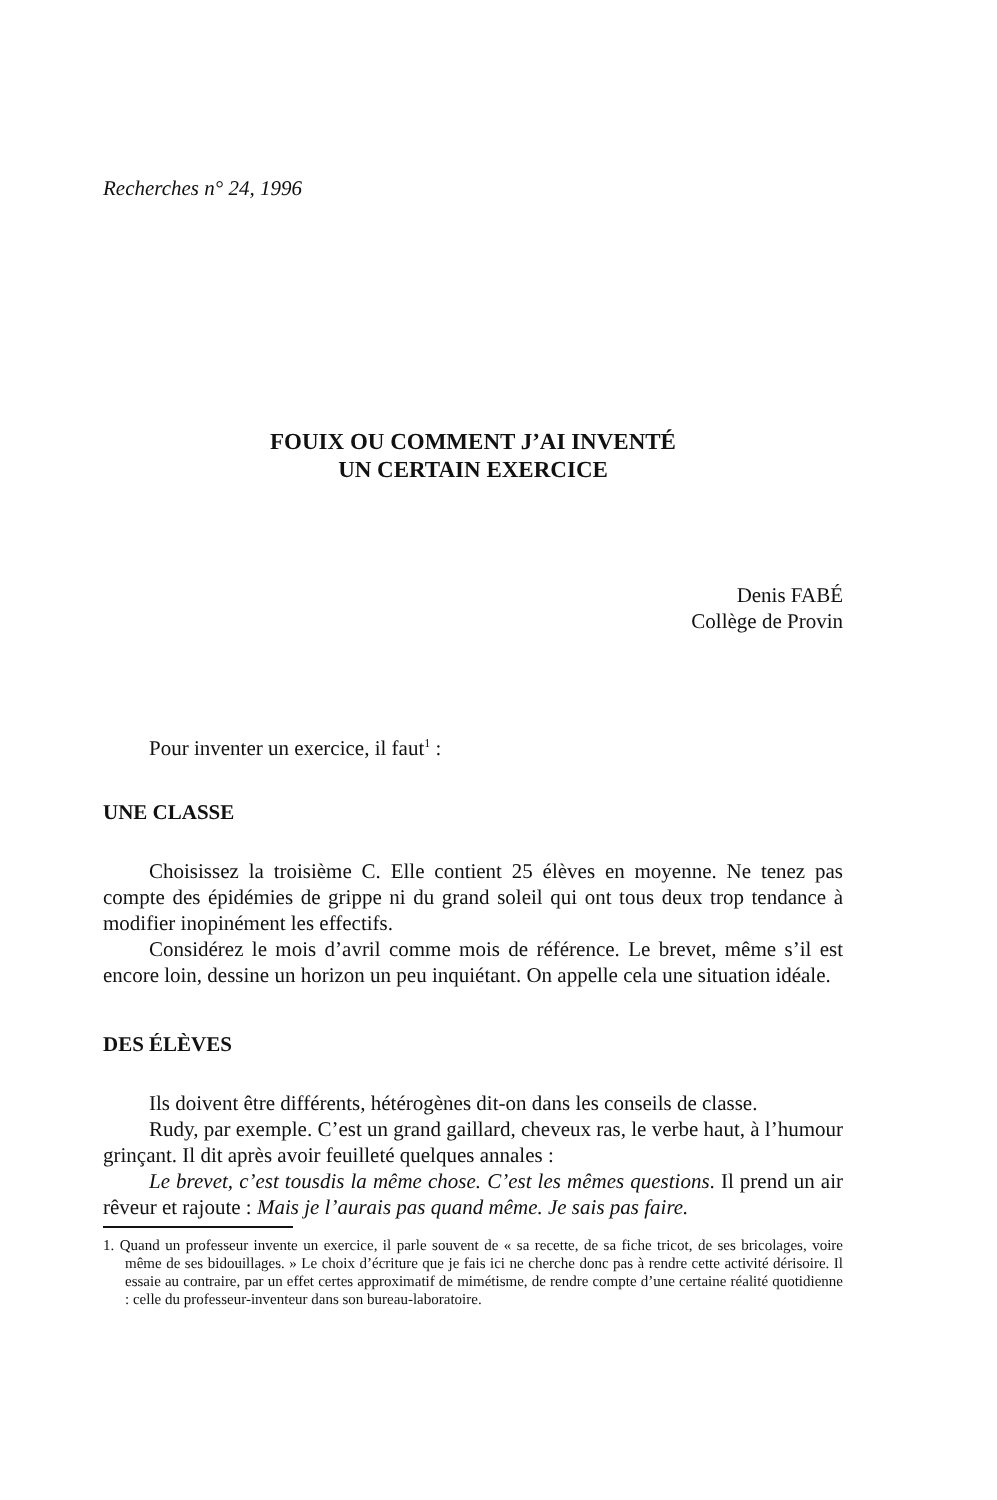Recherches n° 24, 1996
FOUIX OU COMMENT J’AI INVENTÉ
UN CERTAIN EXERCICE
Denis FABÉ
Collège de Provin
Pour inventer un exercice, il faut<sup>1</sup> :
UNE CLASSE
Choisissez la troisième C. Elle contient 25 élèves en moyenne. Ne tenez pas compte des épidémies de grippe ni du grand soleil qui ont tous deux trop tendance à modifier inopinément les effectifs.
Considérez le mois d’avril comme mois de référence. Le brevet, même s’il est encore loin, dessine un horizon un peu inquiétant. On appelle cela une situation idéale.
DES ÉLÈVES
Ils doivent être différents, hétérogènes dit-on dans les conseils de classe.
Rudy, par exemple. C’est un grand gaillard, cheveux ras, le verbe haut, à l’humour grinçant. Il dit après avoir feuilleté quelques annales :
Le brevet, c’est tousdis la même chose. C’est les mêmes questions. Il prend un air rêveur et rajoute : Mais je l’aurais pas quand même. Je sais pas faire.
1. Quand un professeur invente un exercice, il parle souvent de « sa recette, de sa fiche tricot, de ses bricolages, voire même de ses bidouillages. » Le choix d’écriture que je fais ici ne cherche donc pas à rendre cette activité dérisoire. Il essaie au contraire, par un effet certes approximatif de mimétisme, de rendre compte d’une certaine réalité quotidienne : celle du professeur-inventeur dans son bureau-laboratoire.